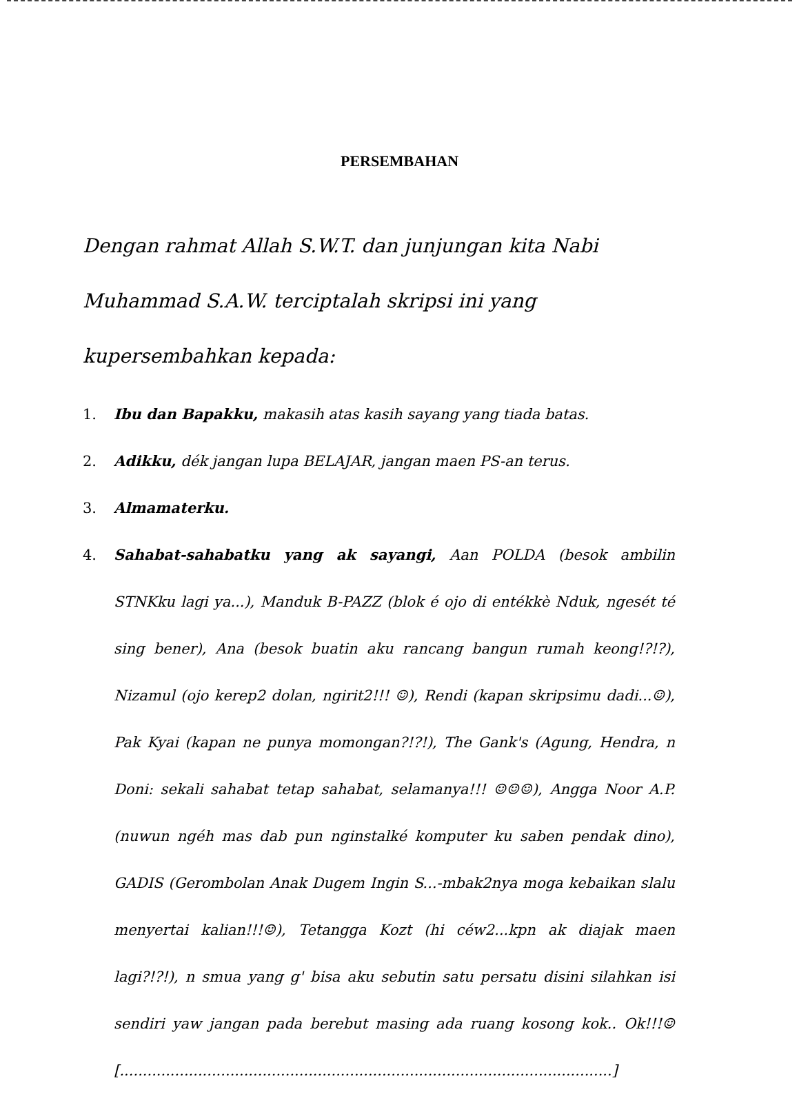PERSEMBAHAN
Dengan rahmat Allah S.W.T. dan junjungan kita Nabi Muhammad S.A.W. terciptalah skripsi ini yang kupersembahkan kepada:
1. Ibu dan Bapakku, makasih atas kasih sayang yang tiada batas.
2. Adikku, dék jangan lupa BELAJAR, jangan maen PS-an terus.
3. Almamaterku.
4. Sahabat-sahabatku yang ak sayangi, Aan POLDA (besok ambilin STNKku lagi ya...), Manduk B-PAZZ (blok é ojo di entékkè Nduk, ngesét té sing bener), Ana (besok buatin aku rancang bangun rumah keong!?!?), Nizamul (ojo kerep2 dolan, ngirit2!!! ☺), Rendi (kapan skripsimu dadi...☺), Pak Kyai (kapan ne punya momongan?!?!), The Gank's (Agung, Hendra, n Doni: sekali sahabat tetap sahabat, selamanya!!! ☺☺☺), Angga Noor A.P. (nuwun ngéh mas dab pun nginstalké komputer ku saben pendak dino), GADIS (Gerombolan Anak Dugem Ingin S...-mbak2nya moga kebaikan slalu menyertai kalian!!!☺), Tetangga Kozt (hi céw2...kpn ak diajak maen lagi?!?!), n smua yang g' bisa aku sebutin satu persatu disini silahkan isi sendiri yaw jangan pada berebut masing ada ruang kosong kok.. Ok!!!☺ [...........................................................................................................]